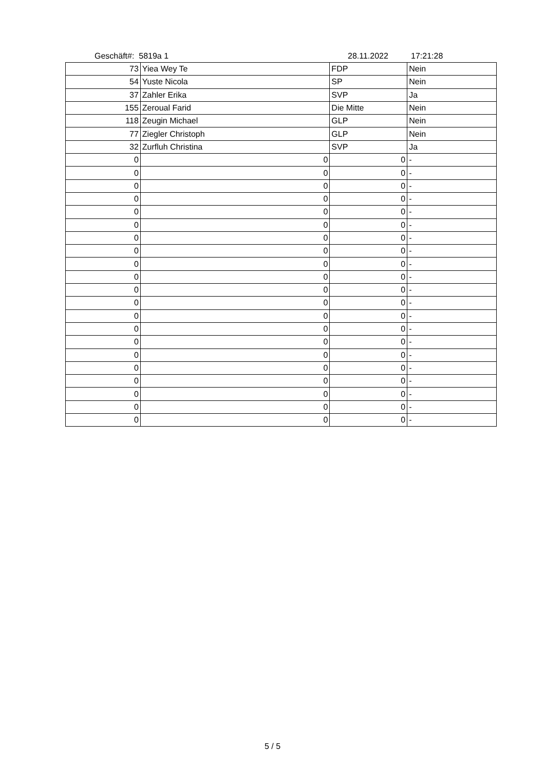Geschäft#: 5819a 1 28.11.2022 17:21:28
| 73 | Yiea Wey Te | FDP | Nein |
| 54 | Yuste Nicola | SP | Nein |
| 37 | Zahler Erika | SVP | Ja |
| 155 | Zeroual Farid | Die Mitte | Nein |
| 118 | Zeugin Michael | GLP | Nein |
| 77 | Ziegler Christoph | GLP | Nein |
| 32 | Zurfluh Christina | SVP | Ja |
| 0 | 0 | 0 | - |
| 0 | 0 | 0 | - |
| 0 | 0 | 0 | - |
| 0 | 0 | 0 | - |
| 0 | 0 | 0 | - |
| 0 | 0 | 0 | - |
| 0 | 0 | 0 | - |
| 0 | 0 | 0 | - |
| 0 | 0 | 0 | - |
| 0 | 0 | 0 | - |
| 0 | 0 | 0 | - |
| 0 | 0 | 0 | - |
| 0 | 0 | 0 | - |
| 0 | 0 | 0 | - |
| 0 | 0 | 0 | - |
| 0 | 0 | 0 | - |
| 0 | 0 | 0 | - |
| 0 | 0 | 0 | - |
| 0 | 0 | 0 | - |
| 0 | 0 | 0 | - |
| 0 | 0 | 0 | - |
5 / 5